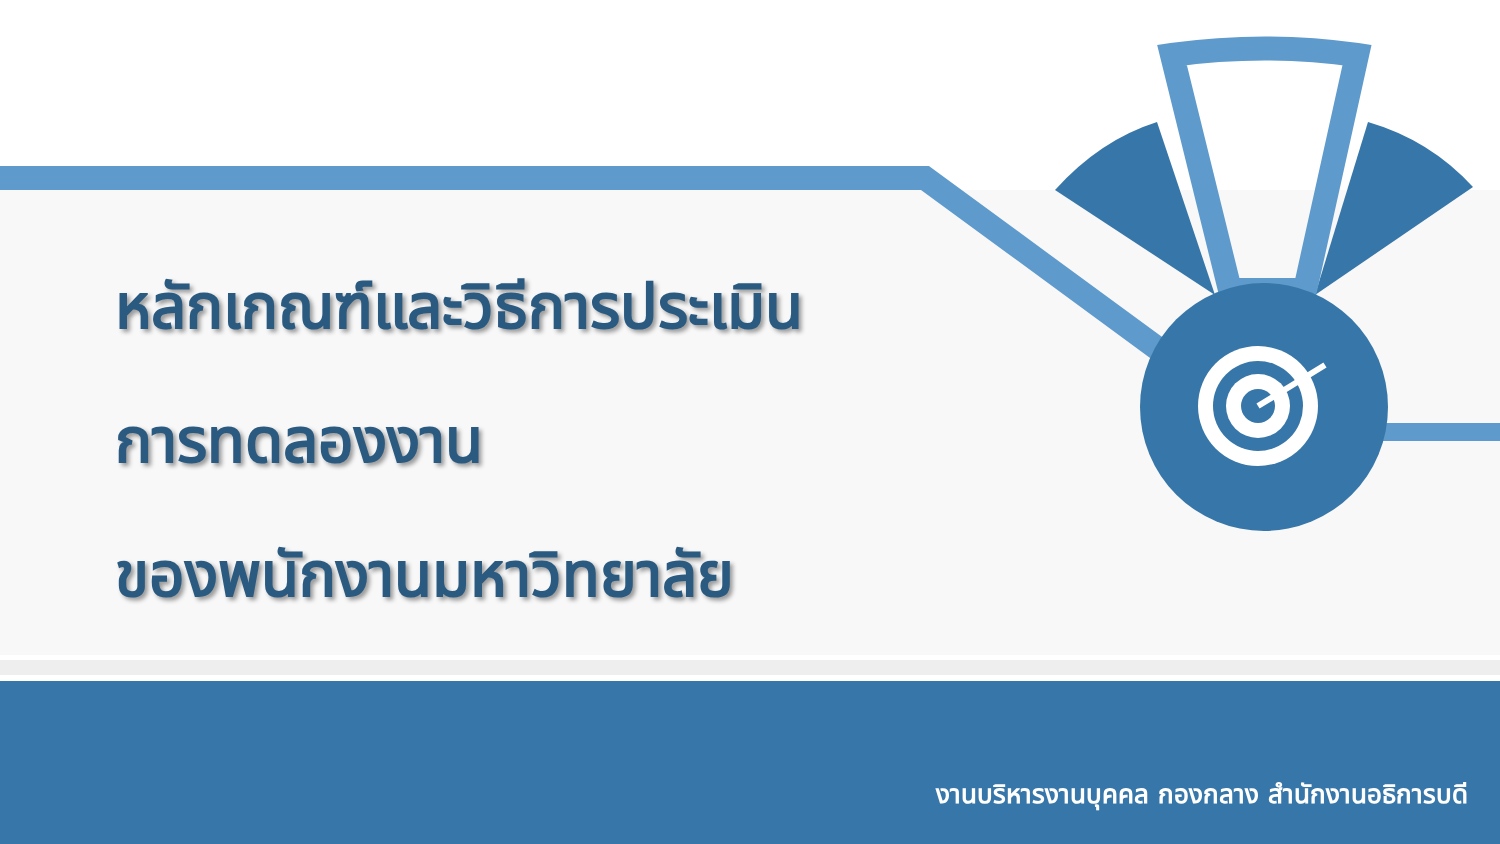หลักเกณฑ์และวิธีการประเมิน
การทดลองงาน
ของพนักงานมหาวิทยาลัย
งานบริหารงานบุคคล กองกลาง สำนักงานอธิการบดี